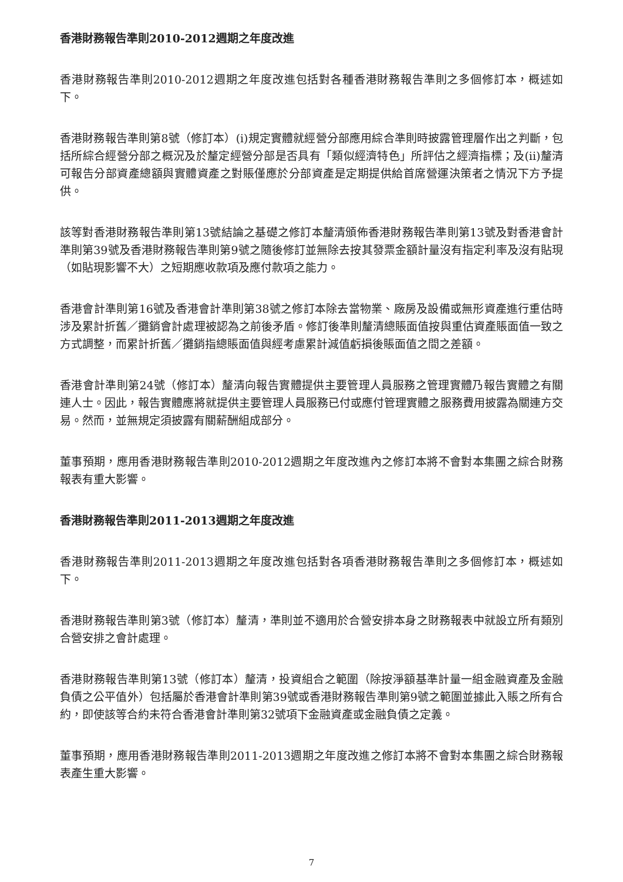香港財務報告準則2010-2012週期之年度改進
香港財務報告準則2010-2012週期之年度改進包括對各種香港財務報告準則之多個修訂本，概述如下。
香港財務報告準則第8號（修訂本）(i)規定實體就經營分部應用綜合準則時披露管理層作出之判斷，包括所綜合經營分部之概況及於釐定經營分部是否具有「類似經濟特色」所評估之經濟指標；及(ii)釐清可報告分部資產總額與實體資產之對賬僅應於分部資產是定期提供給首席營運決策者之情況下方予提供。
該等對香港財務報告準則第13號結論之基礎之修訂本釐清頒佈香港財務報告準則第13號及對香港會計準則第39號及香港財務報告準則第9號之隨後修訂並無除去按其發票金額計量沒有指定利率及沒有貼現（如貼現影響不大）之短期應收款項及應付款項之能力。
香港會計準則第16號及香港會計準則第38號之修訂本除去當物業、廠房及設備或無形資產進行重估時涉及累計折舊／攤銷會計處理被認為之前後矛盾。修訂後準則釐清總賬面值按與重估資產賬面值一致之方式調整，而累計折舊／攤銷指總賬面值與經考慮累計減值虧損後賬面值之間之差額。
香港會計準則第24號（修訂本）釐清向報告實體提供主要管理人員服務之管理實體乃報告實體之有關連人士。因此，報告實體應將就提供主要管理人員服務已付或應付管理實體之服務費用披露為關連方交易。然而，並無規定須披露有關薪酬組成部分。
董事預期，應用香港財務報告準則2010-2012週期之年度改進內之修訂本將不會對本集團之綜合財務報表有重大影響。
香港財務報告準則2011-2013週期之年度改進
香港財務報告準則2011-2013週期之年度改進包括對各項香港財務報告準則之多個修訂本，概述如下。
香港財務報告準則第3號（修訂本）釐清，準則並不適用於合營安排本身之財務報表中就設立所有類別合營安排之會計處理。
香港財務報告準則第13號（修訂本）釐清，投資組合之範圍（除按淨額基準計量一組金融資產及金融負債之公平值外）包括屬於香港會計準則第39號或香港財務報告準則第9號之範圍並據此入賬之所有合約，即使該等合約未符合香港會計準則第32號項下金融資產或金融負債之定義。
董事預期，應用香港財務報告準則2011-2013週期之年度改進之修訂本將不會對本集團之綜合財務報表產生重大影響。
7